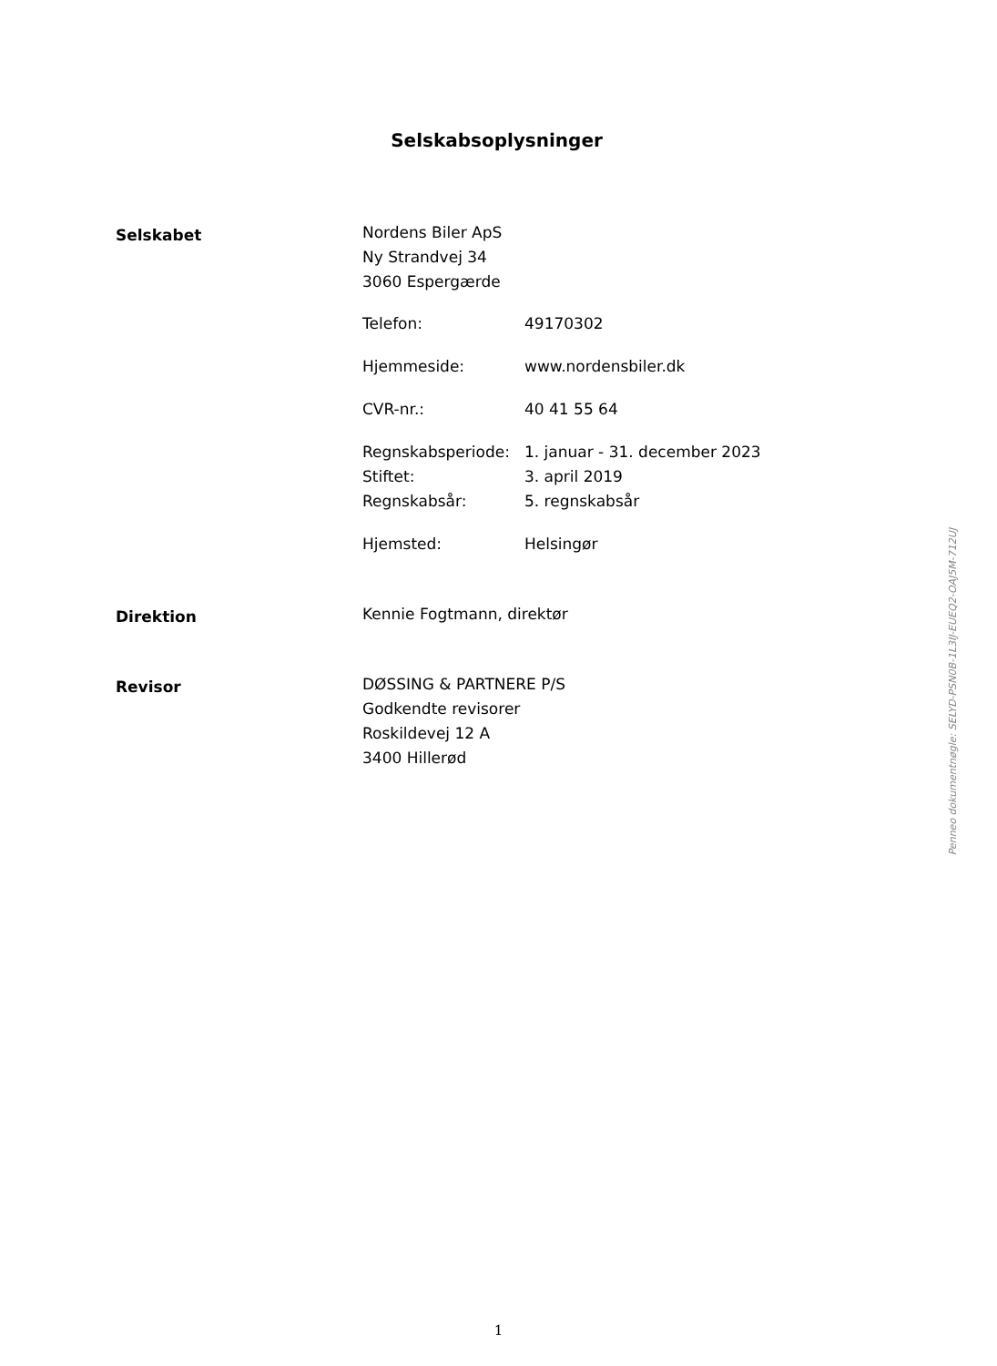Selskabsoplysninger
Selskabet
Nordens Biler ApS
Ny Strandvej 34
3060 Espergærde
Telefon: 49170302
Hjemmeside: www.nordensbiler.dk
CVR-nr.: 40 41 55 64
Regnskabsperiode: 1. januar - 31. december 2023
Stiftet: 3. april 2019
Regnskabsår: 5. regnskabsår
Hjemsted: Helsingør
Direktion
Kennie Fogtmann, direktør
Revisor
DØSSING & PARTNERE P/S
Godkendte revisorer
Roskildevej 12 A
3400 Hillerød
Penneo dokumentnøgle: SELYD-PSN0B-1L3IJ-EUEQ2-OAJ5M-712UJ
1